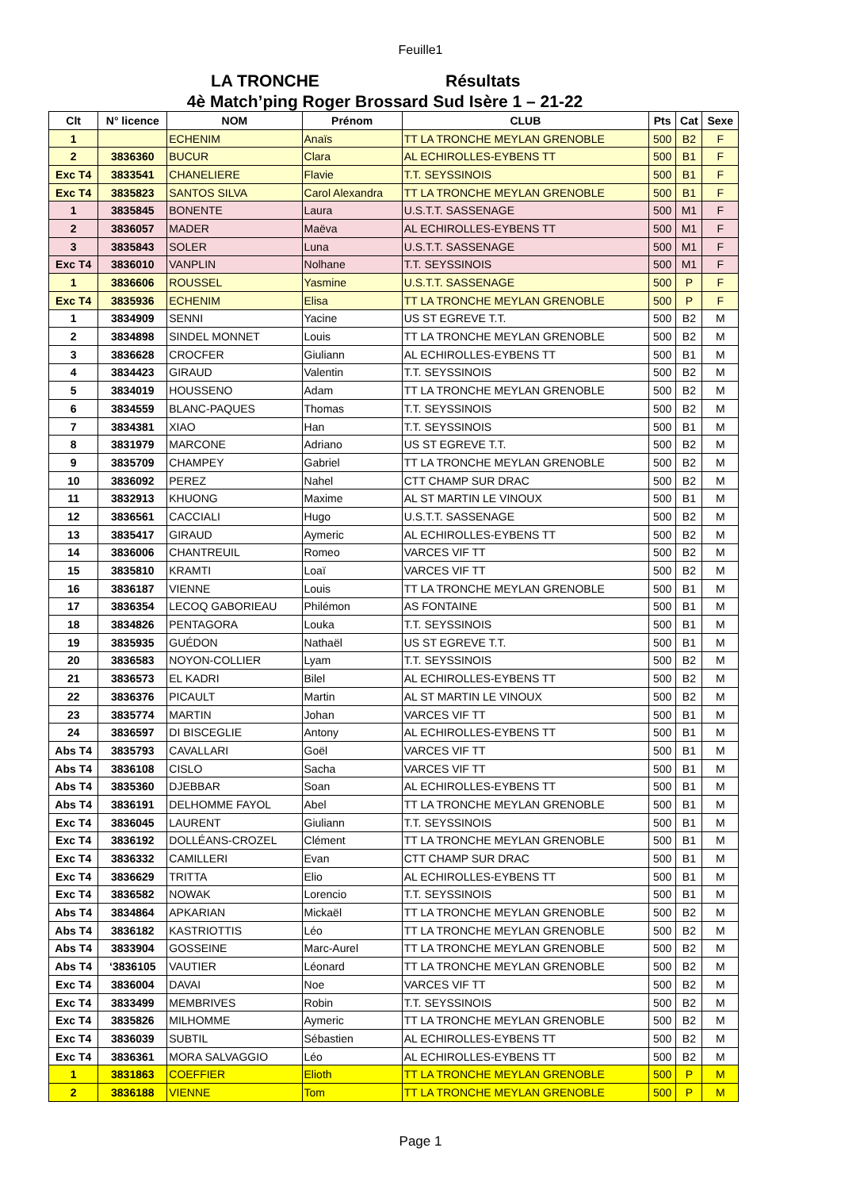Feuille1
LA TRONCHE Résultats
4è Match’ping Roger Brossard Sud Isère 1 – 21-22
| Clt | N° licence | NOM | Prénom | CLUB | Pts | Cat | Sexe |
| --- | --- | --- | --- | --- | --- | --- | --- |
| 1 | | ECHENIM | Anaïs | TT LA TRONCHE MEYLAN GRENOBLE | 500 | B2 | F |
| 2 | 3836360 | BUCUR | Clara | AL ECHIROLLES-EYBENS TT | 500 | B1 | F |
| Exc T4 | 3833541 | CHANELIERE | Flavie | T.T. SEYSSINOIS | 500 | B1 | F |
| Exc T4 | 3835823 | SANTOS SILVA | Carol Alexandra | TT LA TRONCHE MEYLAN GRENOBLE | 500 | B1 | F |
| 1 | 3835845 | BONENTE | Laura | U.S.T.T. SASSENAGE | 500 | M1 | F |
| 2 | 3836057 | MADER | Maëva | AL ECHIROLLES-EYBENS TT | 500 | M1 | F |
| 3 | 3835843 | SOLER | Luna | U.S.T.T. SASSENAGE | 500 | M1 | F |
| Exc T4 | 3836010 | VANPLIN | Nolhane | T.T. SEYSSINOIS | 500 | M1 | F |
| 1 | 3836606 | ROUSSEL | Yasmine | U.S.T.T. SASSENAGE | 500 | P | F |
| Exc T4 | 3835936 | ECHENIM | Elisa | TT LA TRONCHE MEYLAN GRENOBLE | 500 | P | F |
| 1 | 3834909 | SENNI | Yacine | US ST EGREVE T.T. | 500 | B2 | M |
| 2 | 3834898 | SINDEL MONNET | Louis | TT LA TRONCHE MEYLAN GRENOBLE | 500 | B2 | M |
| 3 | 3836628 | CROCFER | Giuliann | AL ECHIROLLES-EYBENS TT | 500 | B1 | M |
| 4 | 3834423 | GIRAUD | Valentin | T.T. SEYSSINOIS | 500 | B2 | M |
| 5 | 3834019 | HOUSSENO | Adam | TT LA TRONCHE MEYLAN GRENOBLE | 500 | B2 | M |
| 6 | 3834559 | BLANC-PAQUES | Thomas | T.T. SEYSSINOIS | 500 | B2 | M |
| 7 | 3834381 | XIAO | Han | T.T. SEYSSINOIS | 500 | B1 | M |
| 8 | 3831979 | MARCONE | Adriano | US ST EGREVE T.T. | 500 | B2 | M |
| 9 | 3835709 | CHAMPEY | Gabriel | TT LA TRONCHE MEYLAN GRENOBLE | 500 | B2 | M |
| 10 | 3836092 | PEREZ | Nahel | CTT CHAMP SUR DRAC | 500 | B2 | M |
| 11 | 3832913 | KHUONG | Maxime | AL ST MARTIN LE VINOUX | 500 | B1 | M |
| 12 | 3836561 | CACCIALI | Hugo | U.S.T.T. SASSENAGE | 500 | B2 | M |
| 13 | 3835417 | GIRAUD | Aymeric | AL ECHIROLLES-EYBENS TT | 500 | B2 | M |
| 14 | 3836006 | CHANTREUIL | Romeo | VARCES VIF TT | 500 | B2 | M |
| 15 | 3835810 | KRAMTI | Loaï | VARCES VIF TT | 500 | B2 | M |
| 16 | 3836187 | VIENNE | Louis | TT LA TRONCHE MEYLAN GRENOBLE | 500 | B1 | M |
| 17 | 3836354 | LECOQ GABORIEAU | Philémon | AS FONTAINE | 500 | B1 | M |
| 18 | 3834826 | PENTAGORA | Louka | T.T. SEYSSINOIS | 500 | B1 | M |
| 19 | 3835935 | GUÉDON | Nathaël | US ST EGREVE T.T. | 500 | B1 | M |
| 20 | 3836583 | NOYON-COLLIER | Lyam | T.T. SEYSSINOIS | 500 | B2 | M |
| 21 | 3836573 | EL KADRI | Bilel | AL ECHIROLLES-EYBENS TT | 500 | B2 | M |
| 22 | 3836376 | PICAULT | Martin | AL ST MARTIN LE VINOUX | 500 | B2 | M |
| 23 | 3835774 | MARTIN | Johan | VARCES VIF TT | 500 | B1 | M |
| 24 | 3836597 | DI BISCEGLIE | Antony | AL ECHIROLLES-EYBENS TT | 500 | B1 | M |
| Abs T4 | 3835793 | CAVALLARI | Goël | VARCES VIF TT | 500 | B1 | M |
| Abs T4 | 3836108 | CISLO | Sacha | VARCES VIF TT | 500 | B1 | M |
| Abs T4 | 3835360 | DJEBBAR | Soan | AL ECHIROLLES-EYBENS TT | 500 | B1 | M |
| Abs T4 | 3836191 | DELHOMME FAYOL | Abel | TT LA TRONCHE MEYLAN GRENOBLE | 500 | B1 | M |
| Exc T4 | 3836045 | LAURENT | Giuliann | T.T. SEYSSINOIS | 500 | B1 | M |
| Exc T4 | 3836192 | DOLLÉANS-CROZEL | Clément | TT LA TRONCHE MEYLAN GRENOBLE | 500 | B1 | M |
| Exc T4 | 3836332 | CAMILLERI | Evan | CTT CHAMP SUR DRAC | 500 | B1 | M |
| Exc T4 | 3836629 | TRITTA | Elio | AL ECHIROLLES-EYBENS TT | 500 | B1 | M |
| Exc T4 | 3836582 | NOWAK | Lorencio | T.T. SEYSSINOIS | 500 | B1 | M |
| Abs T4 | 3834864 | APKARIAN | Mickaël | TT LA TRONCHE MEYLAN GRENOBLE | 500 | B2 | M |
| Abs T4 | 3836182 | KASTRIOTTIS | Léo | TT LA TRONCHE MEYLAN GRENOBLE | 500 | B2 | M |
| Abs T4 | 3833904 | GOSSEINE | Marc-Aurel | TT LA TRONCHE MEYLAN GRENOBLE | 500 | B2 | M |
| Abs T4 | ‘3836105 | VAUTIER | Léonard | TT LA TRONCHE MEYLAN GRENOBLE | 500 | B2 | M |
| Exc T4 | 3836004 | DAVAI | Noe | VARCES VIF TT | 500 | B2 | M |
| Exc T4 | 3833499 | MEMBRIVES | Robin | T.T. SEYSSINOIS | 500 | B2 | M |
| Exc T4 | 3835826 | MILHOMME | Aymeric | TT LA TRONCHE MEYLAN GRENOBLE | 500 | B2 | M |
| Exc T4 | 3836039 | SUBTIL | Sébastien | AL ECHIROLLES-EYBENS TT | 500 | B2 | M |
| Exc T4 | 3836361 | MORA SALVAGGIO | Léo | AL ECHIROLLES-EYBENS TT | 500 | B2 | M |
| 1 | 3831863 | COEFFIER | Elioth | TT LA TRONCHE MEYLAN GRENOBLE | 500 | P | M |
| 2 | 3836188 | VIENNE | Tom | TT LA TRONCHE MEYLAN GRENOBLE | 500 | P | M |
Page 1